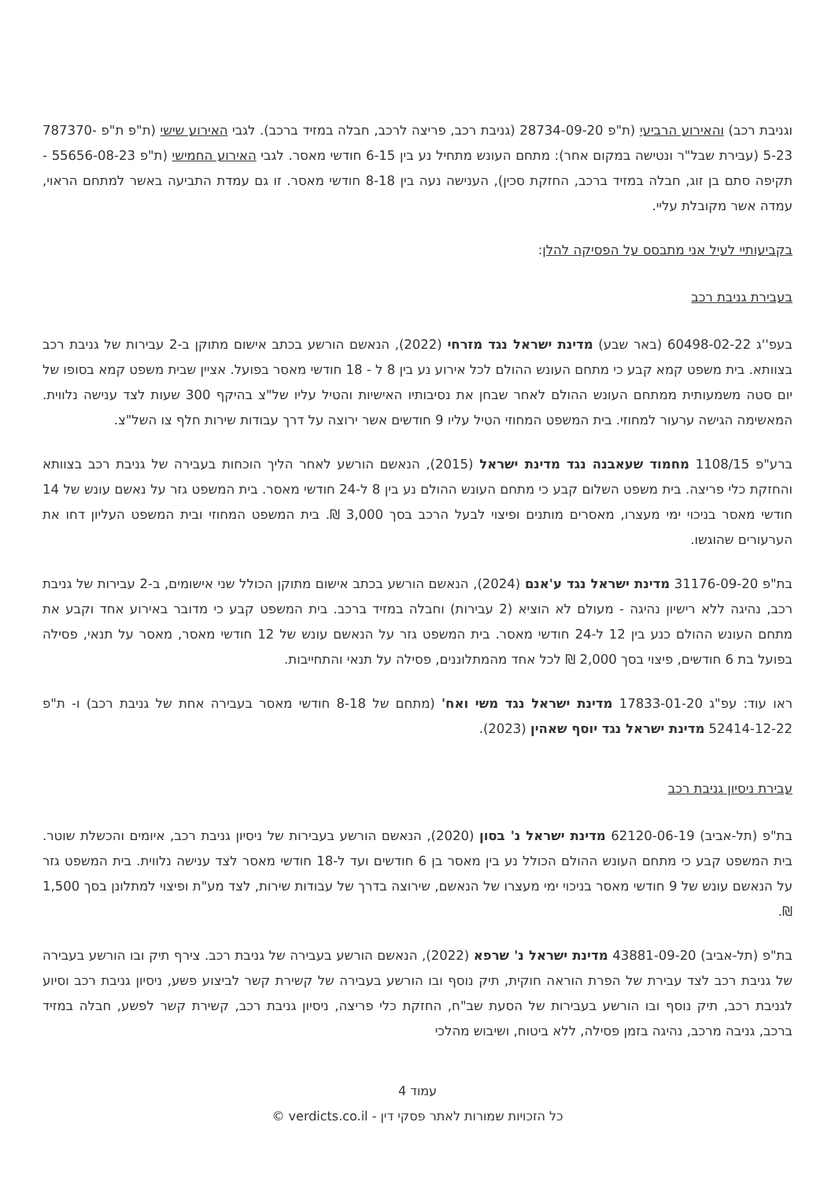וגניבת רכב) והאירוע הרביעי (ת"פ 28734-09-20 (גניבת רכב, פריצה לרכב, חבלה במזיד ברכב). לגבי האירוע שישי (ת"פ ת"פ 787370-5-23 (עבירת שבל"ר ונטישה במקום אחר): מתחם העונש מתחיל נע בין 6-15 חודשי מאסר. לגבי האירוע החמישי (ת"פ 55656-08-23 - תקיפה סתם בן זוג, חבלה במזיד ברכב, החזקת סכין), הענישה נעה בין 8-18 חודשי מאסר. זו גם עמדת התביעה באשר למתחם הראוי, עמדה אשר מקובלת עליי.
בקביעותיי לעיל אני מתבסס על הפסיקה להלן:
בעבירת גניבת רכב
בעפ''ג 60498-02-22 (באר שבע) מדינת ישראל נגד מזרחי (2022), הנאשם הורשע בכתב אישום מתוקן ב-2 עבירות של גניבת רכב בצוותא. בית משפט קמא קבע כי מתחם העונש ההולם לכל אירוע נע בין 8 ל - 18 חודשי מאסר בפועל. אציין שבית משפט קמא בסופו של יום סטה משמעותית ממתחם העונש ההולם לאחר שבחן את נסיבותיו האישיות והטיל עליו של"צ בהיקף 300 שעות לצד ענישה נלווית. המאשימה הגישה ערעור למחוזי. בית המשפט המחוזי הטיל עליו 9 חודשים אשר ירוצה על דרך עבודות שירות חלף צו השל"צ.
ברע"פ 1108/15 מחמוד שעאבנה נגד מדינת ישראל (2015), הנאשם הורשע לאחר הליך הוכחות בעבירה של גניבת רכב בצוותא והחזקת כלי פריצה. בית משפט השלום קבע כי מתחם העונש ההולם נע בין 8 ל-24 חודשי מאסר. בית המשפט גזר על נאשם עונש של 14 חודשי מאסר בניכוי ימי מעצרו, מאסרים מותנים ופיצוי לבעל הרכב בסך 3,000 ₪. בית המשפט המחוזי ובית המשפט העליון דחו את הערעורים שהוגשו.
בת"פ 31176-09-20 מדינת ישראל נגד ע'אנם (2024), הנאשם הורשע בכתב אישום מתוקן הכולל שני אישומים, ב-2 עבירות של גניבת רכב, נהיגה ללא רישיון נהיגה - מעולם לא הוציא (2 עבירות) וחבלה במזיד ברכב. בית המשפט קבע כי מדובר באירוע אחד וקבע את מתחם העונש ההולם כנע בין 12 ל-24 חודשי מאסר. בית המשפט גזר על הנאשם עונש של 12 חודשי מאסר, מאסר על תנאי, פסילה בפועל בת 6 חודשים, פיצוי בסך 2,000 ₪ לכל אחד מהמתלוננים, פסילה על תנאי והתחייבות.
ראו עוד: עפ"ג 17833-01-20 מדינת ישראל נגד משי ואח' (מתחם של 8-18 חודשי מאסר בעבירה אחת של גניבת רכב) ו- ת"פ 52414-12-22 מדינת ישראל נגד יוסף שאהין (2023).
עבירת ניסיון גניבת רכב
בת"פ (תל-אביב) 62120-06-19 מדינת ישראל נ' בסון (2020), הנאשם הורשע בעבירות של ניסיון גניבת רכב, איומים והכשלת שוטר. בית המשפט קבע כי מתחם העונש ההולם הכולל נע בין מאסר בן 6 חודשים ועד ל-18 חודשי מאסר לצד ענישה נלווית. בית המשפט גזר על הנאשם עונש של 9 חודשי מאסר בניכוי ימי מעצרו של הנאשם, שירוצה בדרך של עבודות שירות, לצד מע"ת ופיצוי למתלונן בסך 1,500 ₪.
בת"פ (תל-אביב) 43881-09-20 מדינת ישראל נ' שרפא (2022), הנאשם הורשע בעבירה של גניבת רכב. צירף תיק ובו הורשע בעבירה של גניבת רכב לצד עבירת של הפרת הוראה חוקית, תיק נוסף ובו הורשע בעבירה של קשירת קשר לביצוע פשע, ניסיון גניבת רכב וסיוע לגניבת רכב, תיק נוסף ובו הורשע בעבירות של הסעת שב"ח, החזקת כלי פריצה, ניסיון גניבת רכב, קשירת קשר לפשע, חבלה במזיד ברכב, גניבה מרכב, נהיגה בזמן פסילה, ללא ביטוח, ושיבוש מהלכי
עמוד 4
כל הזכויות שמורות לאתר פסקי דין - verdicts.co.il ©